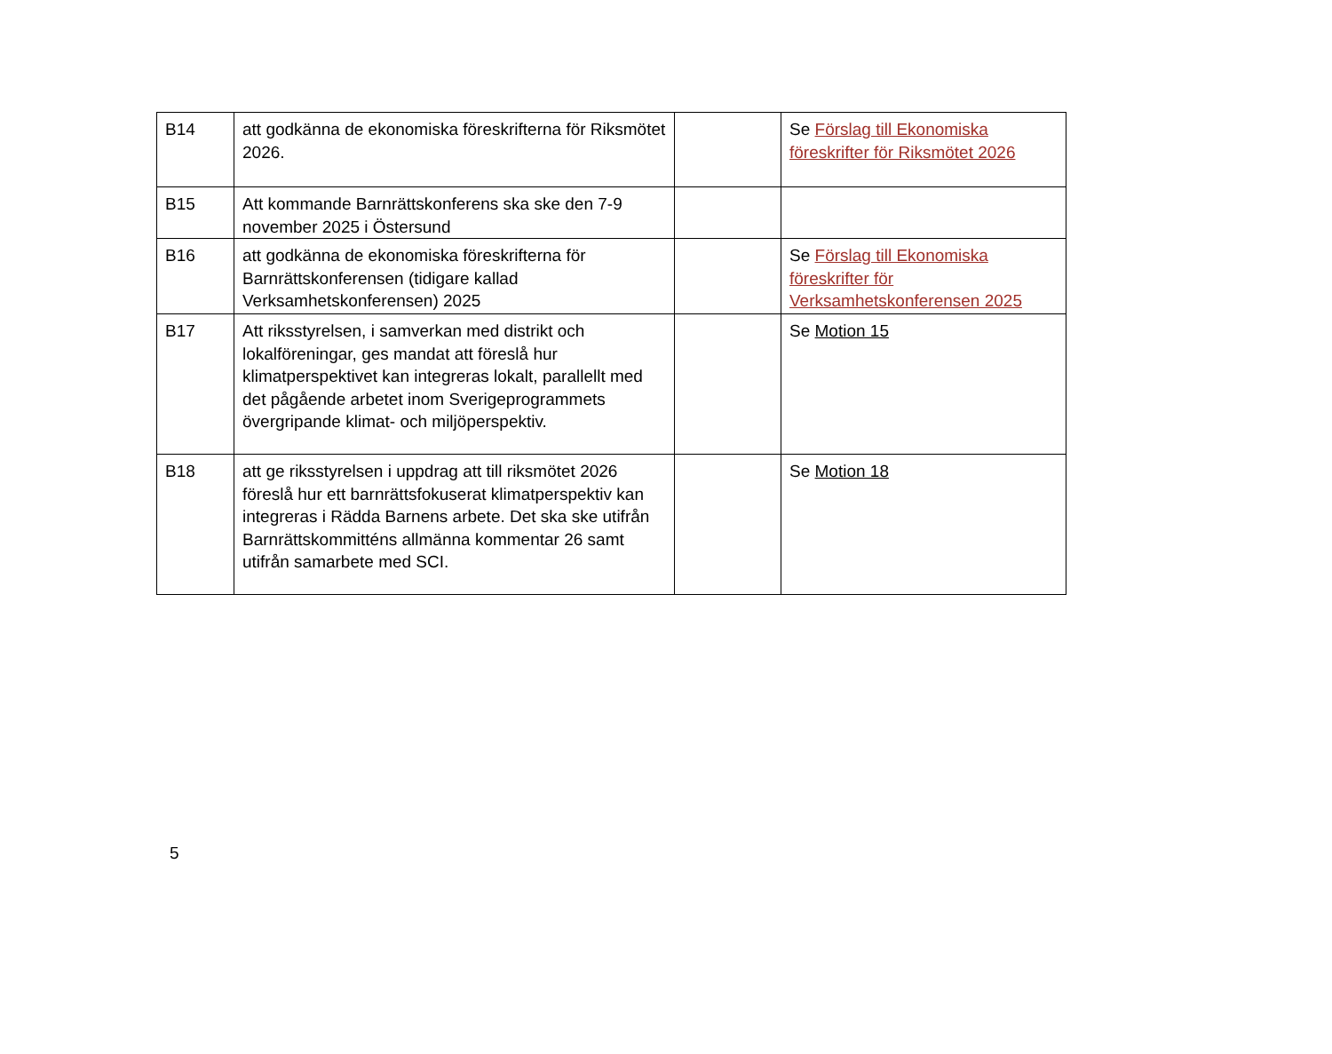| B14 | att godkänna de ekonomiska föreskrifterna för Riksmötet 2026. | | Se Förslag till Ekonomiska föreskrifter för Riksmötet 2026 |
| B15 | Att kommande Barnrättskonferens ska ske den 7-9 november 2025 i Östersund | | |
| B16 | att godkänna de ekonomiska föreskrifterna för Barnrättskonferensen (tidigare kallad Verksamhetskonferensen) 2025 | | Se Förslag till Ekonomiska föreskrifter för Verksamhetskonferensen 2025 |
| B17 | Att riksstyrelsen, i samverkan med distrikt och lokalföreningar, ges mandat att föreslå hur klimatperspektivet kan integreras lokalt, parallellt med det pågående arbetet inom Sverigeprogrammets övergripande klimat- och miljöperspektiv. | | Se Motion 15 |
| B18 | att ge riksstyrelsen i uppdrag att till riksmötet 2026 föreslå hur ett barnrättsfokuserat klimatperspektiv kan integreras i Rädda Barnens arbete. Det ska ske utifrån Barnrättskommitténs allmänna kommentar 26 samt utifrån samarbete med SCI. | | Se Motion 18 |
5